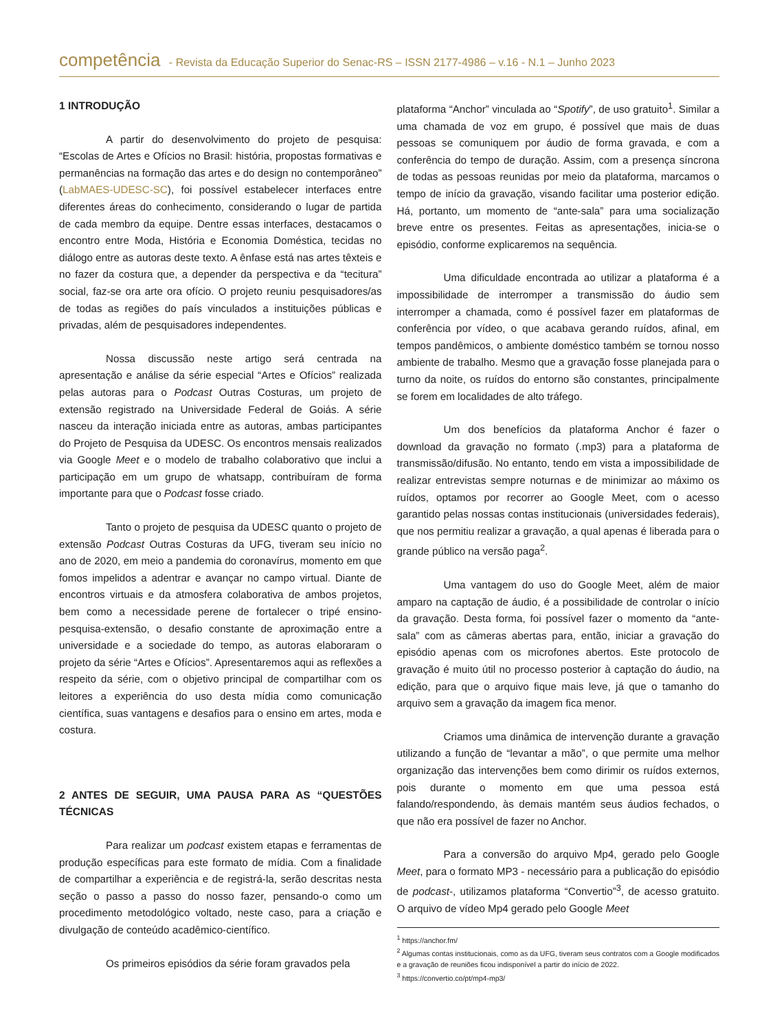competência - Revista da Educação Superior do Senac-RS – ISSN 2177-4986 – v.16 - N.1 – Junho 2023
1 INTRODUÇÃO
A partir do desenvolvimento do projeto de pesquisa: “Escolas de Artes e Ofícios no Brasil: história, propostas formativas e permanências na formação das artes e do design no contemporâneo” (LabMAES-UDESC-SC), foi possível estabelecer interfaces entre diferentes áreas do conhecimento, considerando o lugar de partida de cada membro da equipe. Dentre essas interfaces, destacamos o encontro entre Moda, História e Economia Doméstica, tecidas no diálogo entre as autoras deste texto. A ênfase está nas artes têxteis e no fazer da costura que, a depender da perspectiva e da “tecitura” social, faz-se ora arte ora ofício. O projeto reuniu pesquisadores/as de todas as regiões do país vinculados a instituições públicas e privadas, além de pesquisadores independentes.
Nossa discussão neste artigo será centrada na apresentação e análise da série especial “Artes e Ofícios” realizada pelas autoras para o Podcast Outras Costuras, um projeto de extensão registrado na Universidade Federal de Goiás. A série nasceu da interação iniciada entre as autoras, ambas participantes do Projeto de Pesquisa da UDESC. Os encontros mensais realizados via Google Meet e o modelo de trabalho colaborativo que inclui a participação em um grupo de whatsapp, contribuíram de forma importante para que o Podcast fosse criado.
Tanto o projeto de pesquisa da UDESC quanto o projeto de extensão Podcast Outras Costuras da UFG, tiveram seu início no ano de 2020, em meio a pandemia do coronavírus, momento em que fomos impelidos a adentrar e avançar no campo virtual. Diante de encontros virtuais e da atmosfera colaborativa de ambos projetos, bem como a necessidade perene de fortalecer o tripé ensino-pesquisa-extensão, o desafio constante de aproximação entre a universidade e a sociedade do tempo, as autoras elaboraram o projeto da série “Artes e Ofícios”. Apresentaremos aqui as reflexões a respeito da série, com o objetivo principal de compartilhar com os leitores a experiência do uso desta mídia como comunicação científica, suas vantagens e desafios para o ensino em artes, moda e costura.
2 ANTES DE SEGUIR, UMA PAUSA PARA AS “QUESTÕES TÉCNICAS
Para realizar um podcast existem etapas e ferramentas de produção específicas para este formato de mídia. Com a finalidade de compartilhar a experiência e de registrá-la, serão descritas nesta seção o passo a passo do nosso fazer, pensando-o como um procedimento metodológico voltado, neste caso, para a criação e divulgação de conteúdo acadêmico-científico.
Os primeiros episódios da série foram gravados pela
plataforma “Anchor” vinculada ao “Spotify”, de uso gratuito<sup>1</sup>. Similar a uma chamada de voz em grupo, é possível que mais de duas pessoas se comuniquem por áudio de forma gravada, e com a conferência do tempo de duração. Assim, com a presença síncrona de todas as pessoas reunidas por meio da plataforma, marcamos o tempo de início da gravação, visando facilitar uma posterior edição. Há, portanto, um momento de “ante-sala” para uma socialização breve entre os presentes. Feitas as apresentações, inicia-se o episódio, conforme explicaremos na sequência.
Uma dificuldade encontrada ao utilizar a plataforma é a impossibilidade de interromper a transmissão do áudio sem interromper a chamada, como é possível fazer em plataformas de conferência por vídeo, o que acabava gerando ruídos, afinal, em tempos pandêmicos, o ambiente doméstico também se tornou nosso ambiente de trabalho. Mesmo que a gravação fosse planejada para o turno da noite, os ruídos do entorno são constantes, principalmente se forem em localidades de alto tráfego.
Um dos benefícios da plataforma Anchor é fazer o download da gravação no formato (.mp3) para a plataforma de transmissão/difusão. No entanto, tendo em vista a impossibilidade de realizar entrevistas sempre noturnas e de minimizar ao máximo os ruídos, optamos por recorrer ao Google Meet, com o acesso garantido pelas nossas contas institucionais (universidades federais), que nos permitiu realizar a gravação, a qual apenas é liberada para o grande público na versão paga<sup>2</sup>.
Uma vantagem do uso do Google Meet, além de maior amparo na captação de áudio, é a possibilidade de controlar o início da gravação. Desta forma, foi possível fazer o momento da “ante-sala” com as câmeras abertas para, então, iniciar a gravação do episódio apenas com os microfones abertos. Este protocolo de gravação é muito útil no processo posterior à captação do áudio, na edição, para que o arquivo fique mais leve, já que o tamanho do arquivo sem a gravação da imagem fica menor.
Criamos uma dinâmica de intervenção durante a gravação utilizando a função de “levantar a mão”, o que permite uma melhor organização das intervenções bem como dirimir os ruídos externos, pois durante o momento em que uma pessoa está falando/respondendo, às demais mantém seus áudios fechados, o que não era possível de fazer no Anchor.
Para a conversão do arquivo Mp4, gerado pelo Google Meet, para o formato MP3 - necessário para a publicação do episódio de podcast-, utilizamos plataforma “Convertio”<sup>3</sup>, de acesso gratuito. O arquivo de vídeo Mp4 gerado pelo Google Meet
<sup>1</sup> https://anchor.fm/
<sup>2</sup> Algumas contas institucionais, como as da UFG, tiveram seus contratos com a Google modificados e a gravação de reuniões ficou indisponível a partir do início de 2022.
<sup>3</sup> https://convertio.co/pt/mp4-mp3/